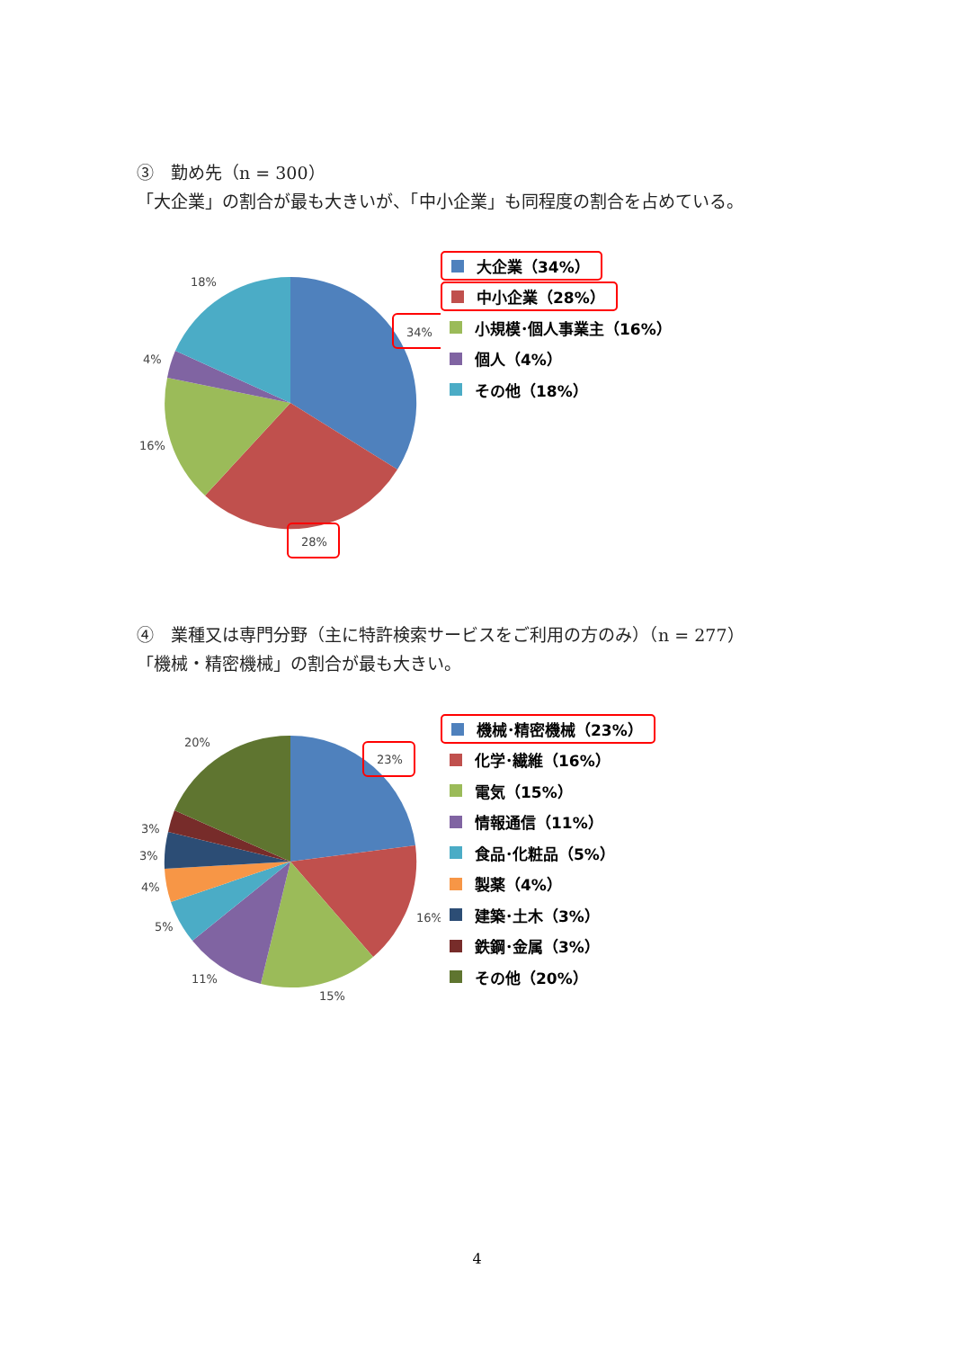③　勤め先（n = 300）
「大企業」の割合が最も大きいが、「中小企業」も同程度の割合を占めている。
18%
4%
16%
34%
28%
大企業（34%）
中小企業（28%）
小規模･個人事業主（16%）
個人（4%）
その他（18%）
④　業種又は専門分野（主に特許検索サービスをご利用の方のみ）（n = 277）
「機械・精密機械」の割合が最も大きい。
20%
3%
3%
4%
5%
11%
15%
16%
23%
機械･精密機械（23%）
化学･繊維（16%）
電気（15%）
情報通信（11%）
食品･化粧品（5%）
製薬（4%）
建築･土木（3%）
鉄鋼･金属（3%）
その他（20%）
4